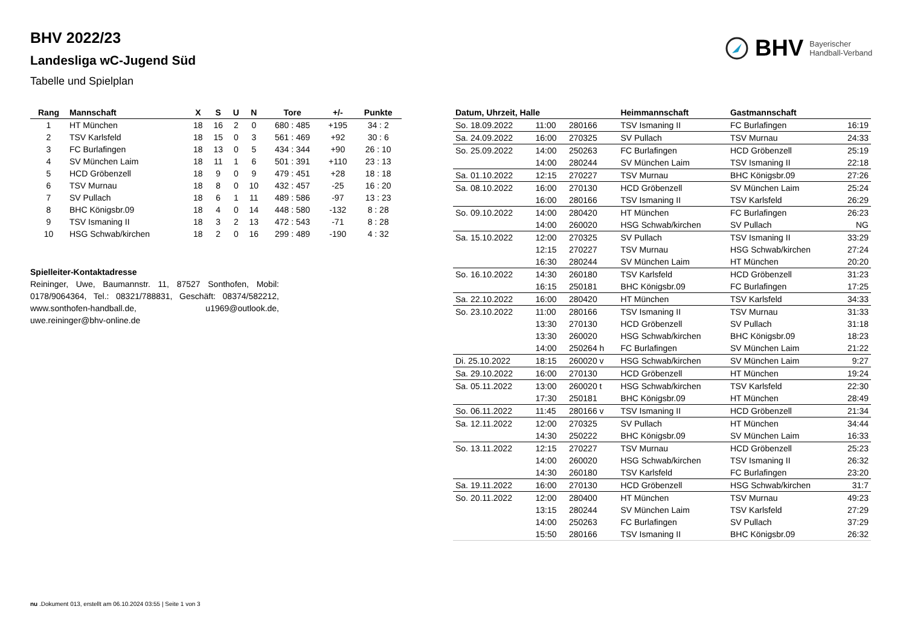BHV 2022/23
Landesliga wC-Jugend Süd
Tabelle und Spielplan
BHV Bayerischer
Handball-Verband
| Rang | Mannschaft | X | S | U | N | Tore | +/- | Punkte |
| --- | --- | --- | --- | --- | --- | --- | --- | --- |
| 1 | HT München | 18 | 16 | 2 | 0 | 680 : 485 | +195 | 34 : 2 |
| 2 | TSV Karlsfeld | 18 | 15 | 0 | 3 | 561 : 469 | +92 | 30 : 6 |
| 3 | FC Burlafingen | 18 | 13 | 0 | 5 | 434 : 344 | +90 | 26 : 10 |
| 4 | SV München Laim | 18 | 11 | 1 | 6 | 501 : 391 | +110 | 23 : 13 |
| 5 | HCD Gröbenzell | 18 | 9 | 0 | 9 | 479 : 451 | +28 | 18 : 18 |
| 6 | TSV Murnau | 18 | 8 | 0 | 10 | 432 : 457 | -25 | 16 : 20 |
| 7 | SV Pullach | 18 | 6 | 1 | 11 | 489 : 586 | -97 | 13 : 23 |
| 8 | BHC Königsbr.09 | 18 | 4 | 0 | 14 | 448 : 580 | -132 | 8 : 28 |
| 9 | TSV Ismaning II | 18 | 3 | 2 | 13 | 472 : 543 | -71 | 8 : 28 |
| 10 | HSG Schwab/kirchen | 18 | 2 | 0 | 16 | 299 : 489 | -190 | 4 : 32 |
Spielleiter-Kontaktadresse
Reininger, Uwe, Baumannstr. 11, 87527 Sonthofen, Mobil: 0178/9064364, Tel.: 08321/788831, Geschäft: 08374/582212, www.sonthofen-handball.de, u1969@outlook.de, uwe.reininger@bhv-online.de
| Datum, Uhrzeit, Halle | | | Heimmannschaft | Gastmannschaft | |
| --- | --- | --- | --- | --- | --- |
| So. 18.09.2022 | 11:00 | 280166 | TSV Ismaning II | FC Burlafingen | 16:19 |
| Sa. 24.09.2022 | 16:00 | 270325 | SV Pullach | TSV Murnau | 24:33 |
| So. 25.09.2022 | 14:00 | 250263 | FC Burlafingen | HCD Gröbenzell | 25:19 |
| | 14:00 | 280244 | SV München Laim | TSV Ismaning II | 22:18 |
| Sa. 01.10.2022 | 12:15 | 270227 | TSV Murnau | BHC Königsbr.09 | 27:26 |
| Sa. 08.10.2022 | 16:00 | 270130 | HCD Gröbenzell | SV München Laim | 25:24 |
| | 16:00 | 280166 | TSV Ismaning II | TSV Karlsfeld | 26:29 |
| So. 09.10.2022 | 14:00 | 280420 | HT München | FC Burlafingen | 26:23 |
| | 14:00 | 260020 | HSG Schwab/kirchen | SV Pullach | NG |
| Sa. 15.10.2022 | 12:00 | 270325 | SV Pullach | TSV Ismaning II | 33:29 |
| | 12:15 | 270227 | TSV Murnau | HSG Schwab/kirchen | 27:24 |
| | 16:30 | 280244 | SV München Laim | HT München | 20:20 |
| So. 16.10.2022 | 14:30 | 260180 | TSV Karlsfeld | HCD Gröbenzell | 31:23 |
| | 16:15 | 250181 | BHC Königsbr.09 | FC Burlafingen | 17:25 |
| Sa. 22.10.2022 | 16:00 | 280420 | HT München | TSV Karlsfeld | 34:33 |
| So. 23.10.2022 | 11:00 | 280166 | TSV Ismaning II | TSV Murnau | 31:33 |
| | 13:30 | 270130 | HCD Gröbenzell | SV Pullach | 31:18 |
| | 13:30 | 260020 | HSG Schwab/kirchen | BHC Königsbr.09 | 18:23 |
| | 14:00 | 250264 h | FC Burlafingen | SV München Laim | 21:22 |
| Di. 25.10.2022 | 18:15 | 260020 v | HSG Schwab/kirchen | SV München Laim | 9:27 |
| Sa. 29.10.2022 | 16:00 | 270130 | HCD Gröbenzell | HT München | 19:24 |
| Sa. 05.11.2022 | 13:00 | 260020 t | HSG Schwab/kirchen | TSV Karlsfeld | 22:30 |
| | 17:30 | 250181 | BHC Königsbr.09 | HT München | 28:49 |
| So. 06.11.2022 | 11:45 | 280166 v | TSV Ismaning II | HCD Gröbenzell | 21:34 |
| Sa. 12.11.2022 | 12:00 | 270325 | SV Pullach | HT München | 34:44 |
| | 14:30 | 250222 | BHC Königsbr.09 | SV München Laim | 16:33 |
| So. 13.11.2022 | 12:15 | 270227 | TSV Murnau | HCD Gröbenzell | 25:23 |
| | 14:00 | 260020 | HSG Schwab/kirchen | TSV Ismaning II | 26:32 |
| | 14:30 | 260180 | TSV Karlsfeld | FC Burlafingen | 23:20 |
| Sa. 19.11.2022 | 16:00 | 270130 | HCD Gröbenzell | HSG Schwab/kirchen | 31:7 |
| So. 20.11.2022 | 12:00 | 280400 | HT München | TSV Murnau | 49:23 |
| | 13:15 | 280244 | SV München Laim | TSV Karlsfeld | 27:29 |
| | 14:00 | 250263 | FC Burlafingen | SV Pullach | 37:29 |
| | 15:50 | 280166 | TSV Ismaning II | BHC Königsbr.09 | 26:32 |
nu .Dokument 013, erstellt am 06.10.2024 03:55 | Seite 1 von 3